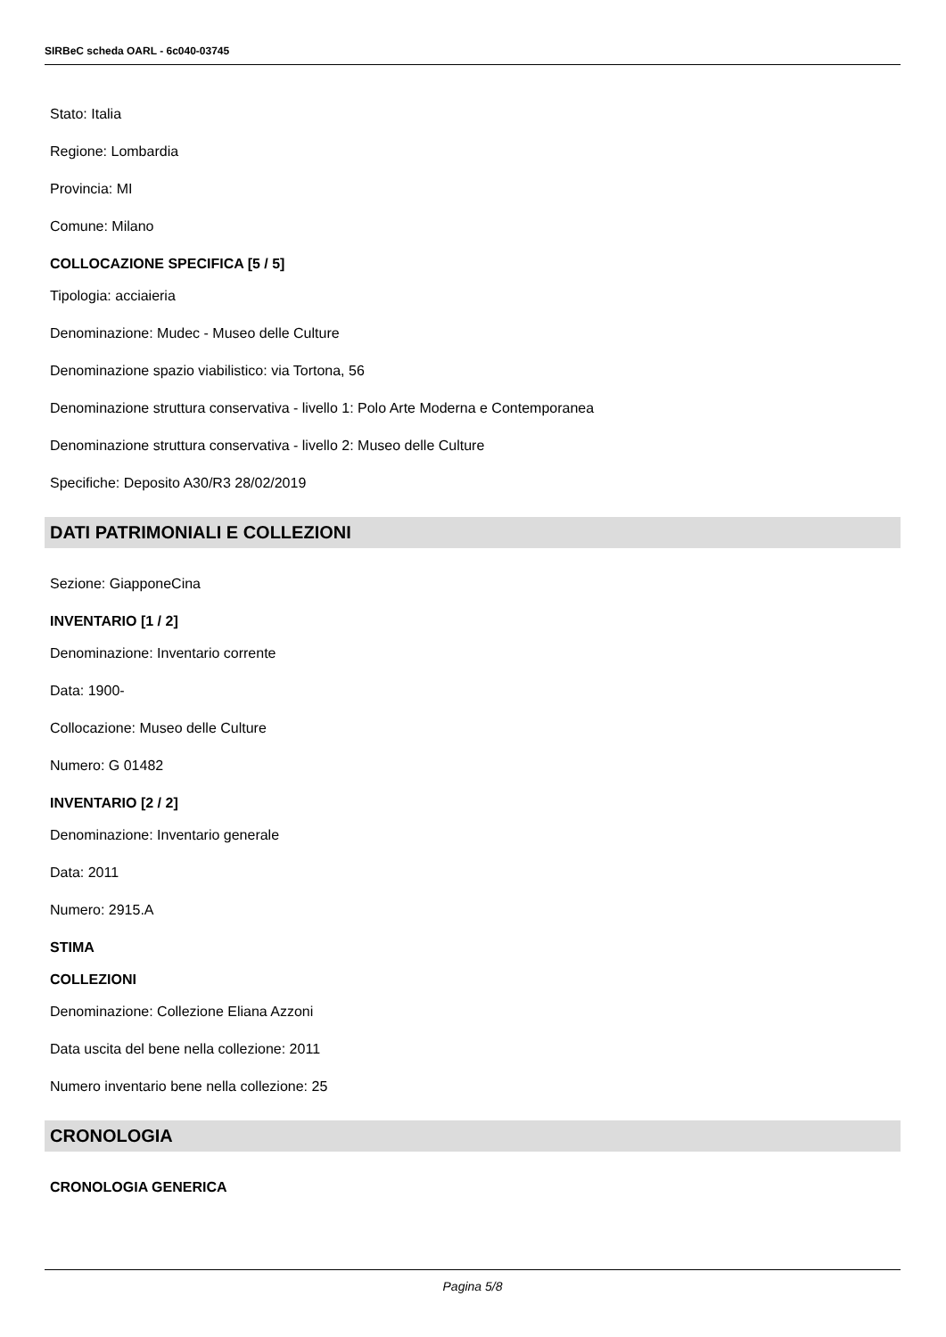SIRBeC scheda OARL - 6c040-03745
Stato: Italia
Regione: Lombardia
Provincia: MI
Comune: Milano
COLLOCAZIONE SPECIFICA [5 / 5]
Tipologia: acciaieria
Denominazione: Mudec - Museo delle Culture
Denominazione spazio viabilistico: via Tortona, 56
Denominazione struttura conservativa - livello 1: Polo Arte Moderna e Contemporanea
Denominazione struttura conservativa - livello 2: Museo delle Culture
Specifiche: Deposito A30/R3 28/02/2019
DATI PATRIMONIALI E COLLEZIONI
Sezione: GiapponeCina
INVENTARIO [1 / 2]
Denominazione: Inventario corrente
Data: 1900-
Collocazione: Museo delle Culture
Numero: G 01482
INVENTARIO [2 / 2]
Denominazione: Inventario generale
Data: 2011
Numero: 2915.A
STIMA
COLLEZIONI
Denominazione: Collezione Eliana Azzoni
Data uscita del bene nella collezione: 2011
Numero inventario bene nella collezione: 25
CRONOLOGIA
CRONOLOGIA GENERICA
Pagina 5/8